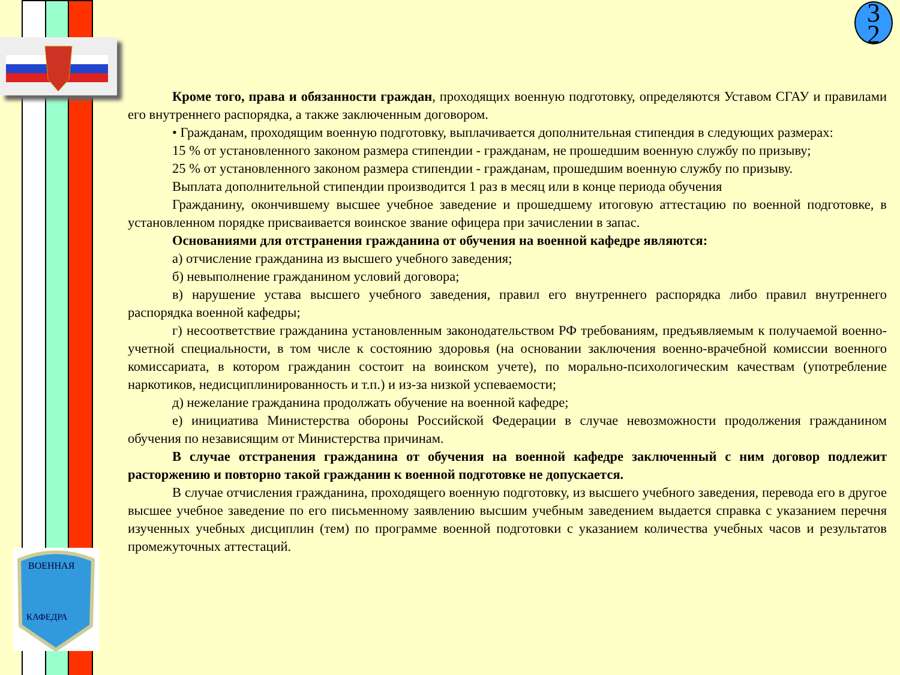ВОЕННАЯ
КАФЕДРА
3
2
Кроме того, права и обязанности граждан, проходящих военную подготовку, определяются Уставом СГАУ и правилами его внутреннего распорядка, а также заключенным договором.
• Гражданам, проходящим военную подготовку, выплачивается дополнительная стипендия в следующих размерах:
15 % от установленного законом размера стипендии - гражданам, не прошедшим военную службу по призыву;
25 % от установленного законом размера стипендии - гражданам, прошедшим военную службу по призыву.
Выплата дополнительной стипендии производится 1 раз в месяц или в конце периода обучения
Гражданину, окончившему высшее учебное заведение и прошедшему итоговую аттестацию по военной подготовке, в установленном порядке присваивается воинское звание офицера при зачислении в запас.
Основаниями для отстранения гражданина от обучения на военной кафедре являются:
а) отчисление гражданина из высшего учебного заведения;
б) невыполнение гражданином условий договора;
в) нарушение устава высшего учебного заведения, правил его внутреннего распорядка либо правил внутреннего распорядка военной кафедры;
г) несоответствие гражданина установленным законодательством РФ требованиям, предъявляемым к получаемой военно-учетной специальности, в том числе к состоянию здоровья (на основании заключения военно-врачебной комиссии военного комиссариата, в котором гражданин состоит на воинском учете), по морально-психологическим качествам (употребление наркотиков, недисциплинированность и т.п.) и из-за низкой успеваемости;
д) нежелание гражданина продолжать обучение на военной кафедре;
е) инициатива Министерства обороны Российской Федерации в случае невозможности продолжения гражданином обучения по независящим от Министерства причинам.
В случае отстранения гражданина от обучения на военной кафедре заключенный с ним договор подлежит расторжению и повторно такой гражданин к военной подготовке не допускается.
В случае отчисления гражданина, проходящего военную подготовку, из высшего учебного заведения, перевода его в другое высшее учебное заведение по его письменному заявлению высшим учебным заведением выдается справка с указанием перечня изученных учебных дисциплин (тем) по программе военной подготовки с указанием количества учебных часов и результатов промежуточных аттестаций.